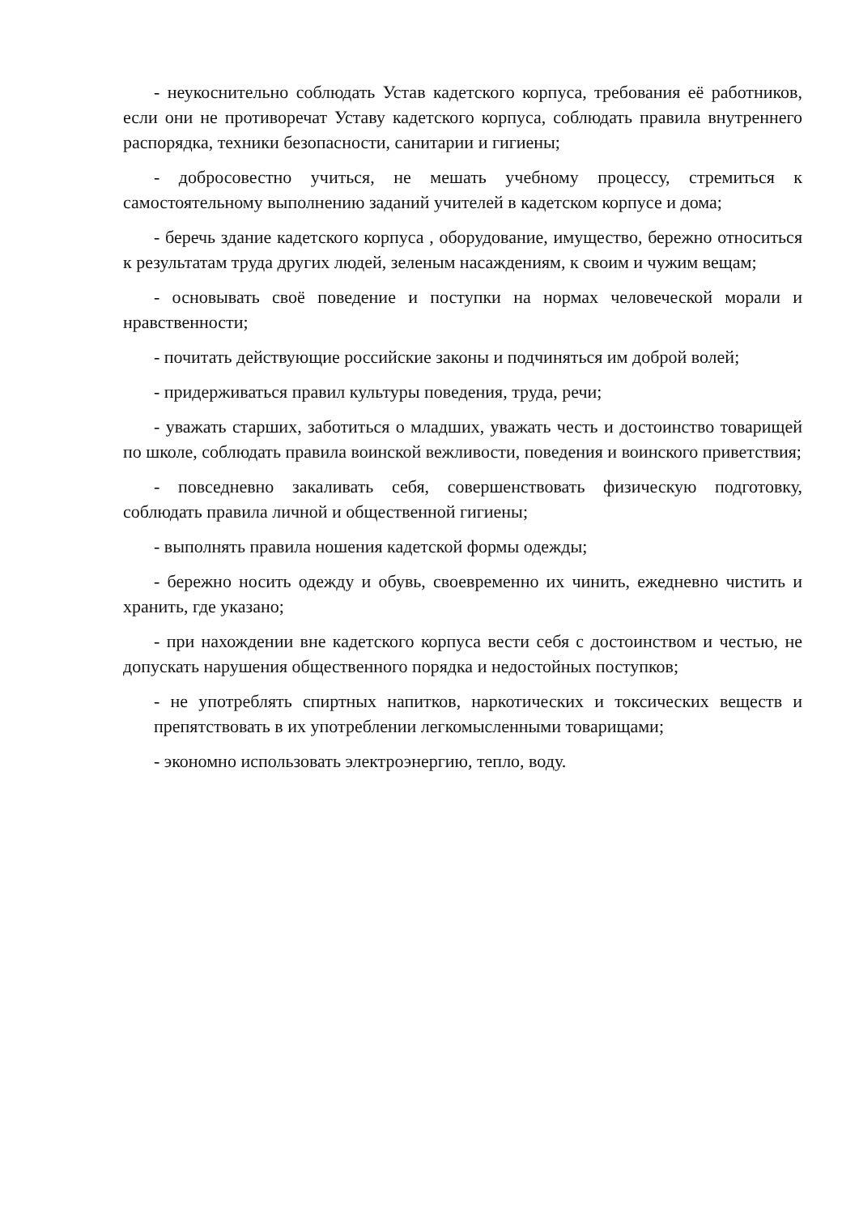- неукоснительно соблюдать Устав кадетского корпуса, требования её работников, если они не противоречат Уставу кадетского корпуса, соблюдать правила внутреннего распорядка, техники безопасности, санитарии и гигиены;
- добросовестно учиться, не мешать учебному процессу, стремиться к самостоятельному выполнению заданий учителей в кадетском корпусе и дома;
- беречь здание кадетского корпуса , оборудование, имущество, бережно относиться к результатам труда других людей, зеленым насаждениям, к своим и чужим вещам;
- основывать своё поведение и поступки на нормах человеческой морали и нравственности;
- почитать действующие российские законы и подчиняться им доброй волей;
- придерживаться правил культуры поведения, труда, речи;
- уважать старших, заботиться о младших, уважать честь и достоинство товарищей по школе, соблюдать правила воинской вежливости, поведения и воинского приветствия;
- повседневно закаливать себя, совершенствовать физическую подготовку, соблюдать правила личной и общественной гигиены;
- выполнять правила ношения кадетской формы одежды;
- бережно носить одежду и обувь, своевременно их чинить, ежедневно чистить и хранить, где указано;
- при нахождении вне кадетского корпуса вести себя с достоинством и честью, не допускать нарушения общественного порядка и недостойных поступков;
- не употреблять спиртных напитков, наркотических и токсических веществ и препятствовать в их употреблении легкомысленными товарищами;
- экономно использовать электроэнергию, тепло, воду.